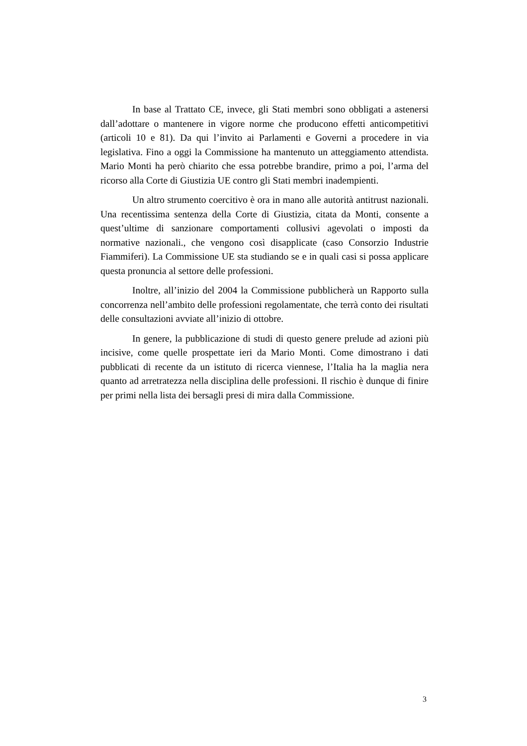In base al Trattato CE, invece, gli Stati membri sono obbligati a astenersi dall’adottare o mantenere in vigore norme che producono effetti anticompetitivi (articoli 10 e 81). Da qui l’invito ai Parlamenti e Governi a procedere in via legislativa. Fino a oggi la Commissione ha mantenuto un atteggiamento attendista. Mario Monti ha però chiarito che essa potrebbe brandire, primo a poi, l’arma del ricorso alla Corte di Giustizia UE contro gli Stati membri inadempienti.
Un altro strumento coercitivo è ora in mano alle autorità antitrust nazionali. Una recentissima sentenza della Corte di Giustizia, citata da Monti, consente a quest’ultime di sanzionare comportamenti collusivi agevolati o imposti da normative nazionali., che vengono così disapplicate (caso Consorzio Industrie Fiammiferi). La Commissione UE sta studiando se e in quali casi si possa applicare questa pronuncia al settore delle professioni.
Inoltre, all’inizio del 2004 la Commissione pubblicherà un Rapporto sulla concorrenza nell’ambito delle professioni regolamentate, che terrà conto dei risultati delle consultazioni avviate all’inizio di ottobre.
In genere, la pubblicazione di studi di questo genere prelude ad azioni più incisive, come quelle prospettate ieri da Mario Monti. Come dimostrano i dati pubblicati di recente da un istituto di ricerca viennese, l’Italia ha la maglia nera quanto ad arretratezza nella disciplina delle professioni. Il rischio è dunque di finire per primi nella lista dei bersagli presi di mira dalla Commissione.
3